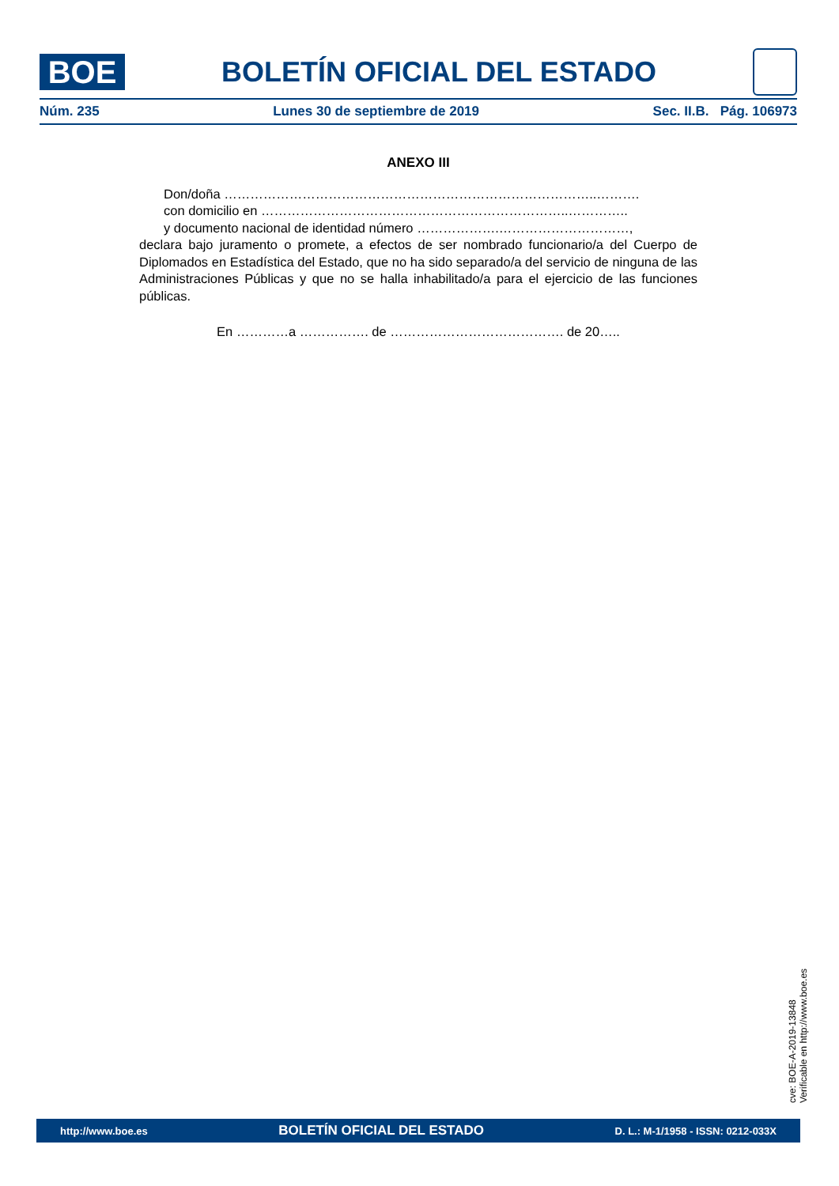BOE
BOLETÍN OFICIAL DEL ESTADO
Núm. 235 Lunes 30 de septiembre de 2019 Sec. II.B. Pág. 106973
ANEXO III
Don/doña …………………………………………………………………………..……….
con domicilio en ……………………………………………………………..…………..
y documento nacional de identidad número ……………….…………………………,
declara bajo juramento o promete, a efectos de ser nombrado funcionario/a del Cuerpo de Diplomados en Estadística del Estado, que no ha sido separado/a del servicio de ninguna de las Administraciones Públicas y que no se halla inhabilitado/a para el ejercicio de las funciones públicas.
En …………a ……………. de …………………………………. de 20…..
cve: BOE-A-2019-13848
Verificable en http://www.boe.es
http://www.boe.es BOLETÍN OFICIAL DEL ESTADO D. L.: M-1/1958 - ISSN: 0212-033X